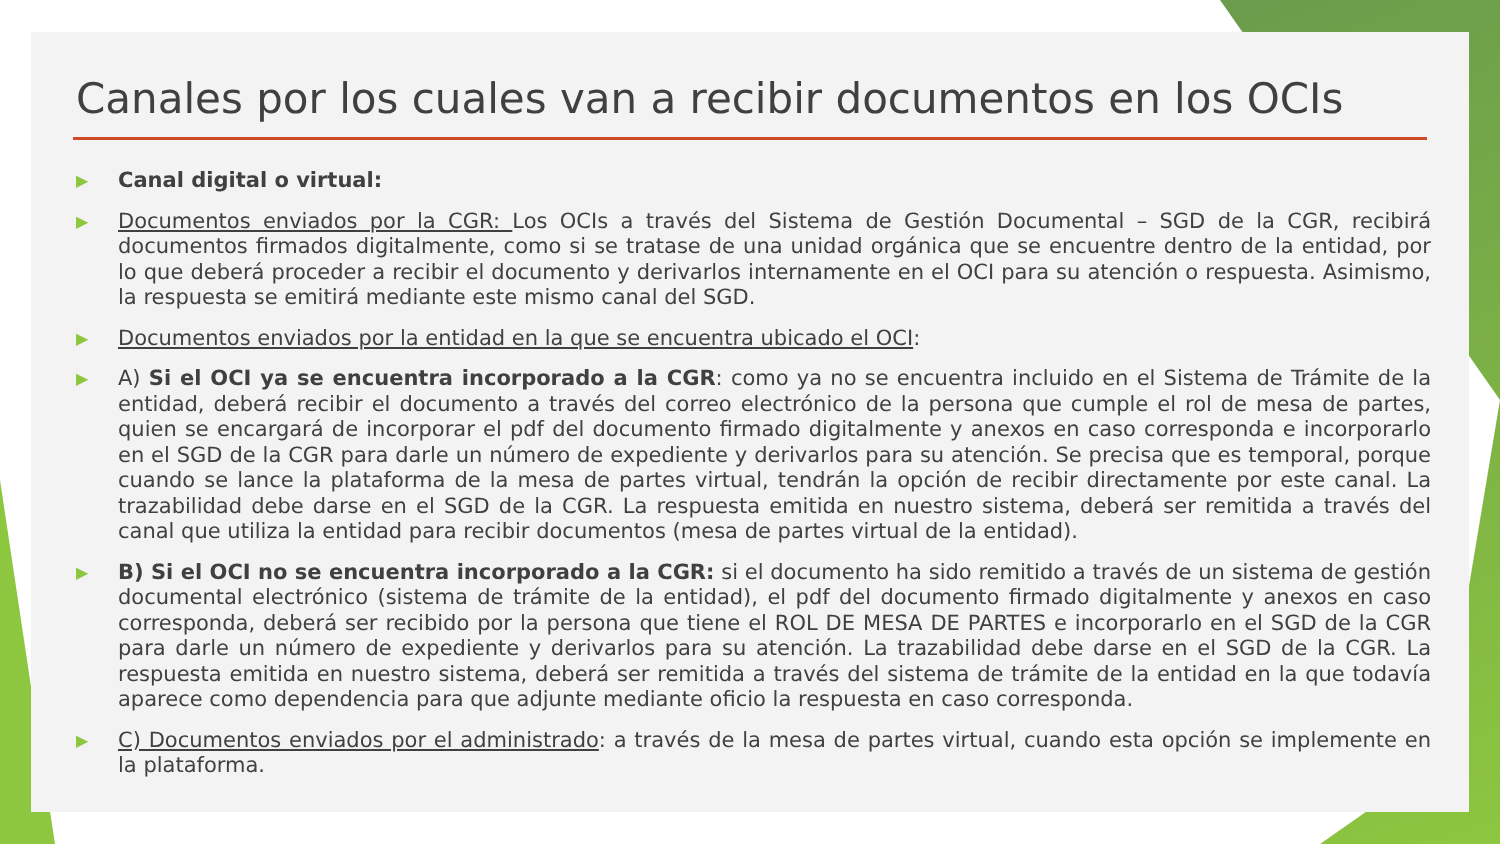Canales por los cuales van a recibir documentos en los OCIs
▶
Canal digital o virtual:
▶
Documentos enviados por la CGR: Los OCIs a través del Sistema de Gestión Documental – SGD de la CGR, recibirá documentos firmados digitalmente, como si se tratase de una unidad orgánica que se encuentre dentro de la entidad, por lo que deberá proceder a recibir el documento y derivarlos internamente en el OCI para su atención o respuesta. Asimismo, la respuesta se emitirá mediante este mismo canal del SGD.
▶
Documentos enviados por la entidad en la que se encuentra ubicado el OCI:
▶
A) Si el OCI ya se encuentra incorporado a la CGR: como ya no se encuentra incluido en el Sistema de Trámite de la entidad, deberá recibir el documento a través del correo electrónico de la persona que cumple el rol de mesa de partes, quien se encargará de incorporar el pdf del documento firmado digitalmente y anexos en caso corresponda e incorporarlo en el SGD de la CGR para darle un número de expediente y derivarlos para su atención. Se precisa que es temporal, porque cuando se lance la plataforma de la mesa de partes virtual, tendrán la opción de recibir directamente por este canal. La trazabilidad debe darse en el SGD de la CGR. La respuesta emitida en nuestro sistema, deberá ser remitida a través del canal que utiliza la entidad para recibir documentos (mesa de partes virtual de la entidad).
▶
B) Si el OCI no se encuentra incorporado a la CGR: si el documento ha sido remitido a través de un sistema de gestión documental electrónico (sistema de trámite de la entidad), el pdf del documento firmado digitalmente y anexos en caso corresponda, deberá ser recibido por la persona que tiene el ROL DE MESA DE PARTES e incorporarlo en el SGD de la CGR para darle un número de expediente y derivarlos para su atención. La trazabilidad debe darse en el SGD de la CGR. La respuesta emitida en nuestro sistema, deberá ser remitida a través del sistema de trámite de la entidad en la que todavía aparece como dependencia para que adjunte mediante oficio la respuesta en caso corresponda.
▶
C) Documentos enviados por el administrado: a través de la mesa de partes virtual, cuando esta opción se implemente en la plataforma.